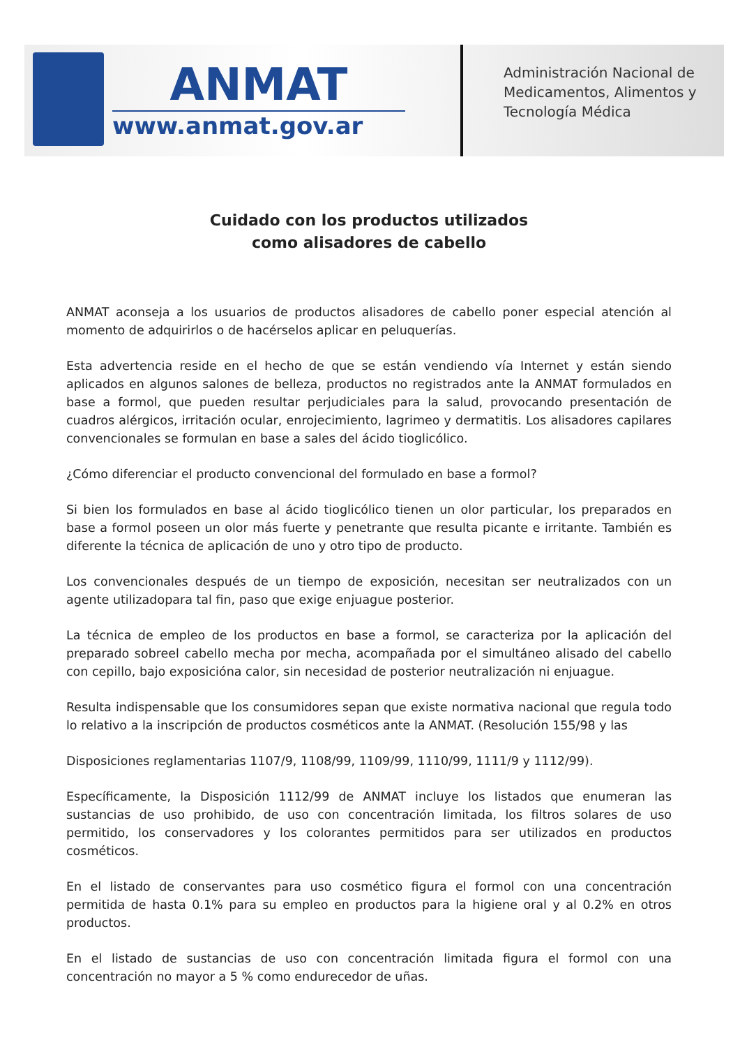ANMAT
www.anmat.gov.ar
Administración Nacional de
Medicamentos, Alimentos y
Tecnología Médica
Cuidado con los productos utilizados
como alisadores de cabello
ANMAT aconseja a los usuarios de productos alisadores de cabello poner especial atención al momento de adquirirlos o de hacérselos aplicar en peluquerías.
Esta advertencia reside en el hecho de que se están vendiendo vía Internet y están siendo aplicados en algunos salones de belleza, productos no registrados ante la ANMAT formulados en base a formol, que pueden resultar perjudiciales para la salud, provocando presentación de cuadros alérgicos, irritación ocular, enrojecimiento, lagrimeo y dermatitis. Los alisadores capilares convencionales se formulan en base a sales del ácido tioglicólico.
¿Cómo diferenciar el producto convencional del formulado en base a formol?
Si bien los formulados en base al ácido tioglicólico tienen un olor particular, los preparados en base a formol poseen un olor más fuerte y penetrante que resulta picante e irritante. También es diferente la técnica de aplicación de uno y otro tipo de producto.
Los convencionales después de un tiempo de exposición, necesitan ser neutralizados con un agente utilizadopara tal fin, paso que exige enjuague posterior.
La técnica de empleo de los productos en base a formol, se caracteriza por la aplicación del preparado sobreel cabello mecha por mecha, acompañada por el simultáneo alisado del cabello con cepillo, bajo exposicióna calor, sin necesidad de posterior neutralización ni enjuague.
Resulta indispensable que los consumidores sepan que existe normativa nacional que regula todo lo relativo a la inscripción de productos cosméticos ante la ANMAT. (Resolución 155/98 y las
Disposiciones reglamentarias 1107/9, 1108/99, 1109/99, 1110/99, 1111/9 y 1112/99).
Específicamente, la Disposición 1112/99 de ANMAT incluye los listados que enumeran las sustancias de uso prohibido, de uso con concentración limitada, los filtros solares de uso permitido, los conservadores y los colorantes permitidos para ser utilizados en productos cosméticos.
En el listado de conservantes para uso cosmético figura el formol con una concentración permitida de hasta 0.1% para su empleo en productos para la higiene oral y al 0.2% en otros productos.
En el listado de sustancias de uso con concentración limitada figura el formol con una concentración no mayor a 5 % como endurecedor de uñas.